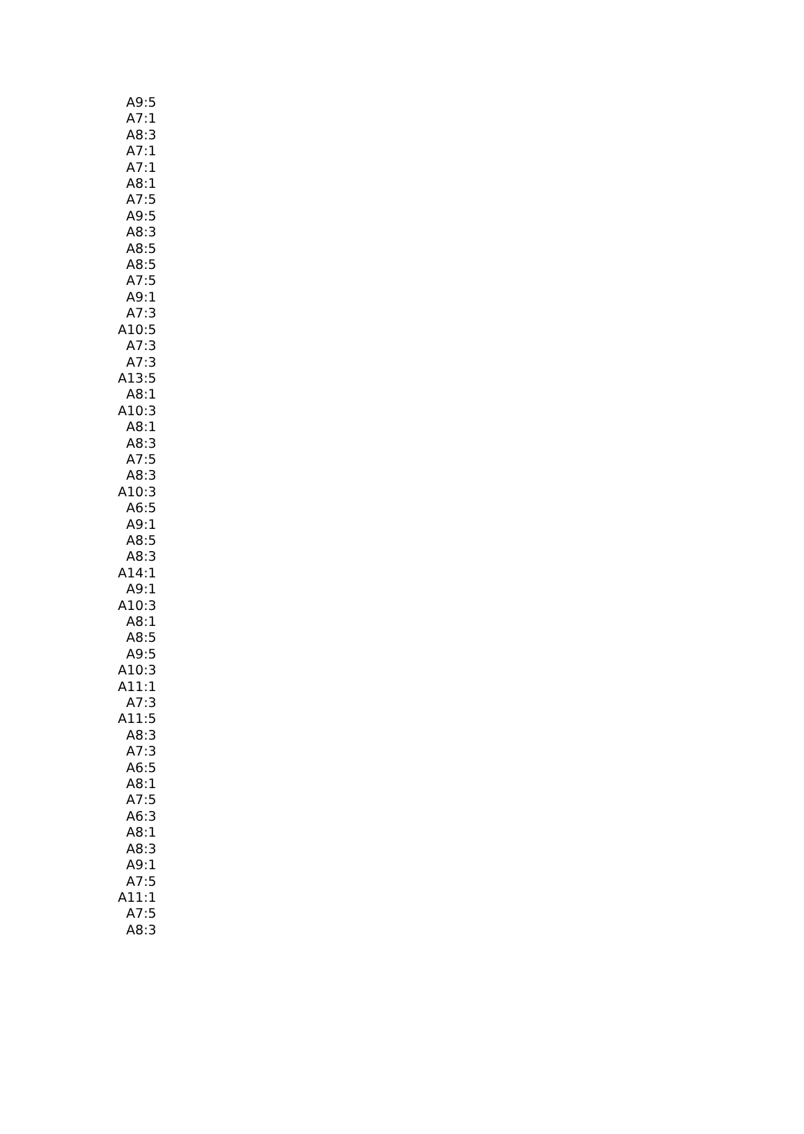| A9: | 5 |
| A7: | 1 |
| A8: | 3 |
| A7: | 1 |
| A7: | 1 |
| A8: | 1 |
| A7: | 5 |
| A9: | 5 |
| A8: | 3 |
| A8: | 5 |
| A8: | 5 |
| A7: | 5 |
| A9: | 1 |
| A7: | 3 |
| A10: | 5 |
| A7: | 3 |
| A7: | 3 |
| A13: | 5 |
| A8: | 1 |
| A10: | 3 |
| A8: | 1 |
| A8: | 3 |
| A7: | 5 |
| A8: | 3 |
| A10: | 3 |
| A6: | 5 |
| A9: | 1 |
| A8: | 5 |
| A8: | 3 |
| A14: | 1 |
| A9: | 1 |
| A10: | 3 |
| A8: | 1 |
| A8: | 5 |
| A9: | 5 |
| A10: | 3 |
| A11: | 1 |
| A7: | 3 |
| A11: | 5 |
| A8: | 3 |
| A7: | 3 |
| A6: | 5 |
| A8: | 1 |
| A7: | 5 |
| A6: | 3 |
| A8: | 1 |
| A8: | 3 |
| A9: | 1 |
| A7: | 5 |
| A11: | 1 |
| A7: | 5 |
| A8: | 3 |